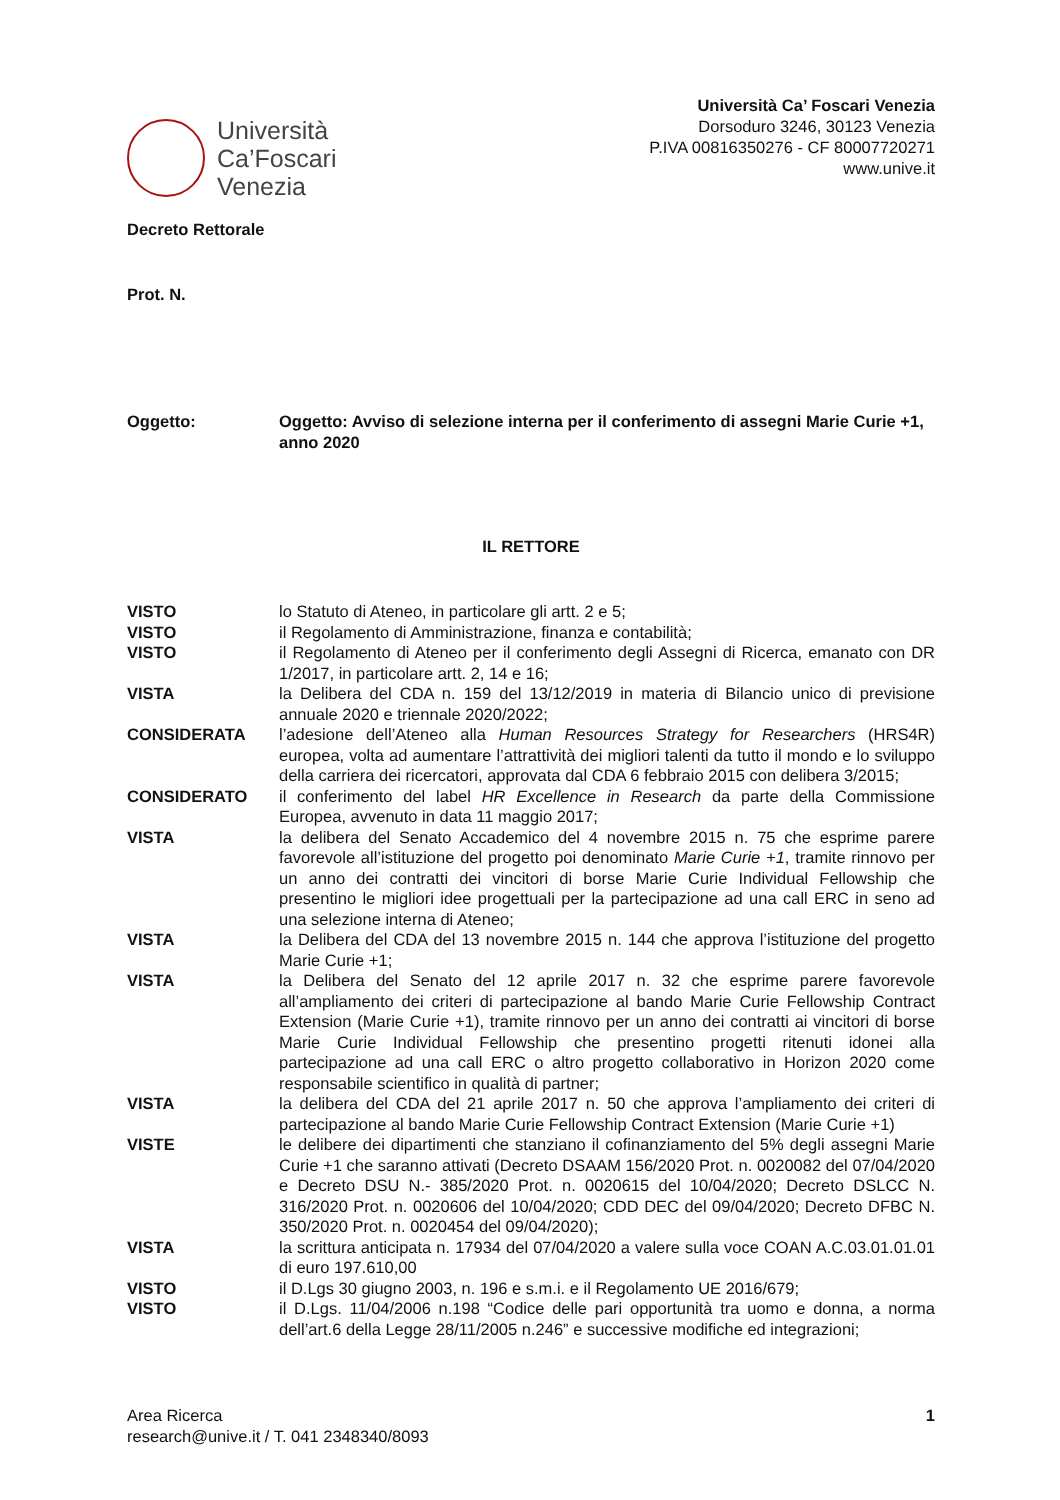Università
Ca’Foscari
Venezia
Università Ca’ Foscari Venezia
Dorsoduro 3246, 30123 Venezia
P.IVA 00816350276 - CF 80007720271
www.unive.it
Decreto Rettorale
Prot. N.
Oggetto: Oggetto: Avviso di selezione interna per il conferimento di assegni Marie Curie +1, anno 2020
IL RETTORE
VISTO lo Statuto di Ateneo, in particolare gli artt. 2 e 5;
VISTO il Regolamento di Amministrazione, finanza e contabilità;
VISTO il Regolamento di Ateneo per il conferimento degli Assegni di Ricerca, emanato con DR 1/2017, in particolare artt. 2, 14 e 16;
VISTA la Delibera del CDA n. 159 del 13/12/2019 in materia di Bilancio unico di previsione annuale 2020 e triennale 2020/2022;
CONSIDERATA l’adesione dell’Ateneo alla Human Resources Strategy for Researchers (HRS4R) europea, volta ad aumentare l’attrattività dei migliori talenti da tutto il mondo e lo sviluppo della carriera dei ricercatori, approvata dal CDA 6 febbraio 2015 con delibera 3/2015;
CONSIDERATO il conferimento del label HR Excellence in Research da parte della Commissione Europea, avvenuto in data 11 maggio 2017;
VISTA la delibera del Senato Accademico del 4 novembre 2015 n. 75 che esprime parere favorevole all’istituzione del progetto poi denominato Marie Curie +1, tramite rinnovo per un anno dei contratti dei vincitori di borse Marie Curie Individual Fellowship che presentino le migliori idee progettuali per la partecipazione ad una call ERC in seno ad una selezione interna di Ateneo;
VISTA la Delibera del CDA del 13 novembre 2015 n. 144 che approva l’istituzione del progetto Marie Curie +1;
VISTA la Delibera del Senato del 12 aprile 2017 n. 32 che esprime parere favorevole all’ampliamento dei criteri di partecipazione al bando Marie Curie Fellowship Contract Extension (Marie Curie +1), tramite rinnovo per un anno dei contratti ai vincitori di borse Marie Curie Individual Fellowship che presentino progetti ritenuti idonei alla partecipazione ad una call ERC o altro progetto collaborativo in Horizon 2020 come responsabile scientifico in qualità di partner;
VISTA la delibera del CDA del 21 aprile 2017 n. 50 che approva l’ampliamento dei criteri di partecipazione al bando Marie Curie Fellowship Contract Extension (Marie Curie +1)
VISTE le delibere dei dipartimenti che stanziano il cofinanziamento del 5% degli assegni Marie Curie +1 che saranno attivati (Decreto DSAAM 156/2020 Prot. n. 0020082 del 07/04/2020 e Decreto DSU N.- 385/2020 Prot. n. 0020615 del 10/04/2020; Decreto DSLCC N. 316/2020 Prot. n. 0020606 del 10/04/2020; CDD DEC del 09/04/2020; Decreto DFBC N. 350/2020 Prot. n. 0020454 del 09/04/2020);
VISTA la scrittura anticipata n. 17934 del 07/04/2020 a valere sulla voce COAN A.C.03.01.01.01 di euro 197.610,00
VISTO il D.Lgs 30 giugno 2003, n. 196 e s.m.i. e il Regolamento UE 2016/679;
VISTO il D.Lgs. 11/04/2006 n.198 “Codice delle pari opportunità tra uomo e donna, a norma dell’art.6 della Legge 28/11/2005 n.246” e successive modifiche ed integrazioni;
Area Ricerca
research@unive.it / T. 041 2348340/8093
1